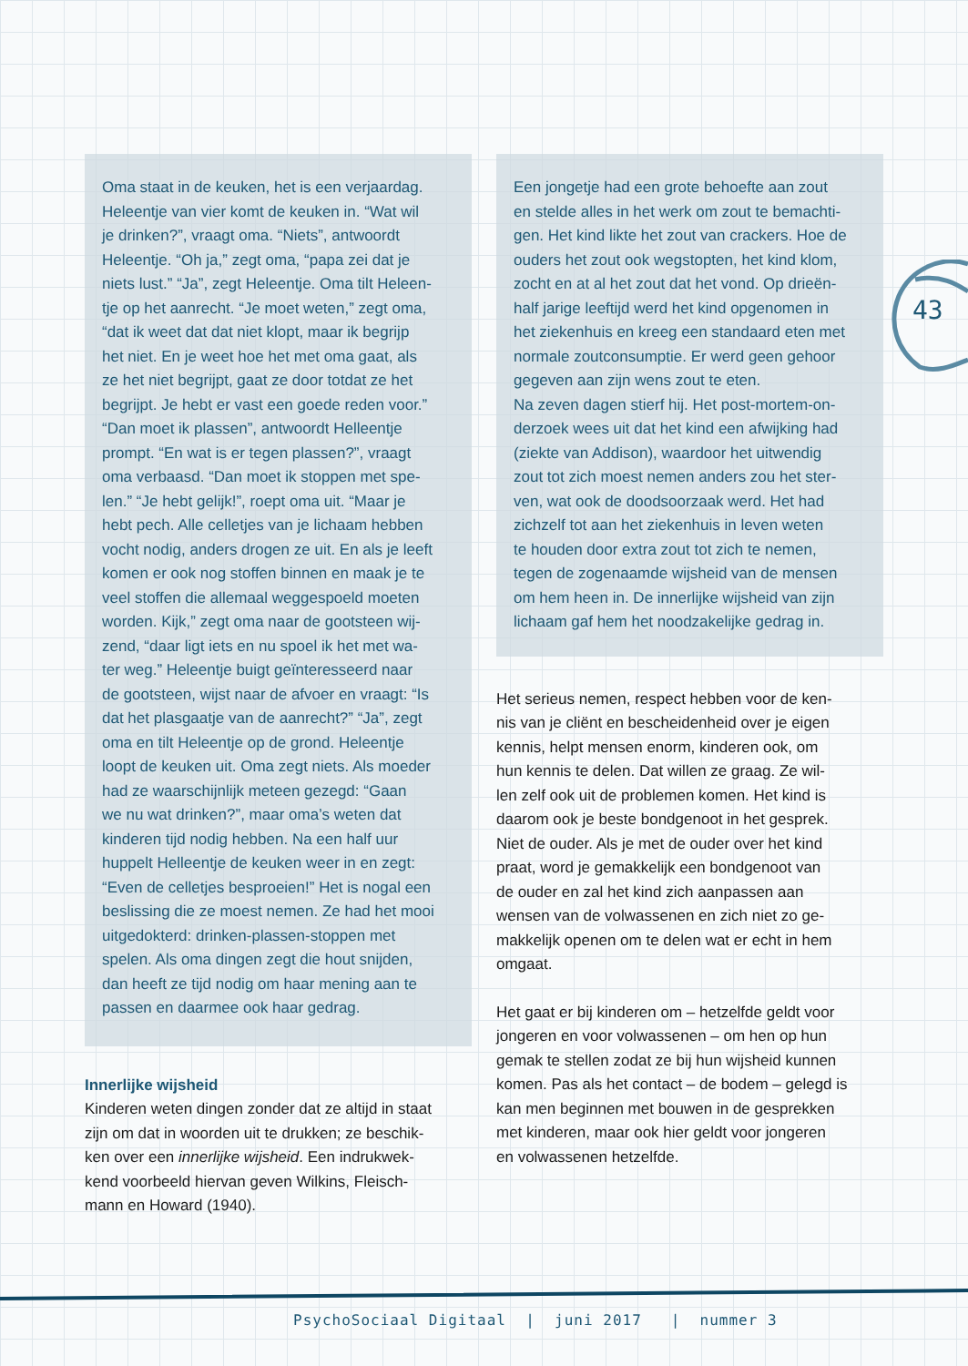43
Oma staat in de keuken, het is een verjaardag.
Heleentje van vier komt de keuken in. “Wat wil
je drinken?”, vraagt oma. “Niets”, antwoordt
Heleentje. “Oh ja,” zegt oma, “papa zei dat je
niets lust.” “Ja”, zegt Heleentje. Oma tilt Heleen-
tje op het aanrecht. “Je moet weten,” zegt oma,
“dat ik weet dat dat niet klopt, maar ik begrijp
het niet. En je weet hoe het met oma gaat, als
ze het niet begrijpt, gaat ze door totdat ze het
begrijpt. Je hebt er vast een goede reden voor.”
“Dan moet ik plassen”, antwoordt Helleentje
prompt. “En wat is er tegen plassen?”, vraagt
oma verbaasd. “Dan moet ik stoppen met spe-
len.” “Je hebt gelijk!”, roept oma uit. “Maar je
hebt pech. Alle celletjes van je lichaam hebben
vocht nodig, anders drogen ze uit. En als je leeft
komen er ook nog stoffen binnen en maak je te
veel stoffen die allemaal weggespoeld moeten
worden. Kijk,” zegt oma naar de gootsteen wij-
zend, “daar ligt iets en nu spoel ik het met wa-
ter weg.” Heleentje buigt geïnteresseerd naar
de gootsteen, wijst naar de afvoer en vraagt: “Is
dat het plasgaatje van de aanrecht?” “Ja”, zegt
oma en tilt Heleentje op de grond. Heleentje
loopt de keuken uit. Oma zegt niets. Als moeder
had ze waarschijnlijk meteen gezegd: “Gaan
we nu wat drinken?”, maar oma’s weten dat
kinderen tijd nodig hebben. Na een half uur
huppelt Helleentje de keuken weer in en zegt:
“Even de celletjes besproeien!” Het is nogal een
beslissing die ze moest nemen. Ze had het mooi
uitgedokterd: drinken-plassen-stoppen met
spelen. Als oma dingen zegt die hout snijden,
dan heeft ze tijd nodig om haar mening aan te
passen en daarmee ook haar gedrag.
Innerlijke wijsheid
Kinderen weten dingen zonder dat ze altijd in staat
zijn om dat in woorden uit te drukken; ze beschik-
ken over een innerlijke wijsheid. Een indrukwek-
kend voorbeeld hiervan geven Wilkins, Fleisch-
mann en Howard (1940).
Een jongetje had een grote behoefte aan zout
en stelde alles in het werk om zout te bemachti-
gen. Het kind likte het zout van crackers. Hoe de
ouders het zout ook wegstopten, het kind klom,
zocht en at al het zout dat het vond. Op drieën-
half jarige leeftijd werd het kind opgenomen in
het ziekenhuis en kreeg een standaard eten met
normale zoutconsumptie. Er werd geen gehoor
gegeven aan zijn wens zout te eten.
Na zeven dagen stierf hij. Het post-mortem-on-
derzoek wees uit dat het kind een afwijking had
(ziekte van Addison), waardoor het uitwendig
zout tot zich moest nemen anders zou het ster-
ven, wat ook de doodsoorzaak werd. Het had
zichzelf tot aan het ziekenhuis in leven weten
te houden door extra zout tot zich te nemen,
tegen de zogenaamde wijsheid van de mensen
om hem heen in. De innerlijke wijsheid van zijn
lichaam gaf hem het noodzakelijke gedrag in.
Het serieus nemen, respect hebben voor de ken-
nis van je cliënt en bescheidenheid over je eigen
kennis, helpt mensen enorm, kinderen ook, om
hun kennis te delen. Dat willen ze graag. Ze wil-
len zelf ook uit de problemen komen. Het kind is
daarom ook je beste bondgenoot in het gesprek.
Niet de ouder. Als je met de ouder over het kind
praat, word je gemakkelijk een bondgenoot van
de ouder en zal het kind zich aanpassen aan
wensen van de volwassenen en zich niet zo ge-
makkelijk openen om te delen wat er echt in hem
omgaat.
Het gaat er bij kinderen om – hetzelfde geldt voor
jongeren en voor volwassenen – om hen op hun
gemak te stellen zodat ze bij hun wijsheid kunnen
komen. Pas als het contact – de bodem – gelegd is
kan men beginnen met bouwen in de gesprekken
met kinderen, maar ook hier geldt voor jongeren
en volwassenen hetzelfde.
PsychoSociaal Digitaal | juni 2017 | nummer 3